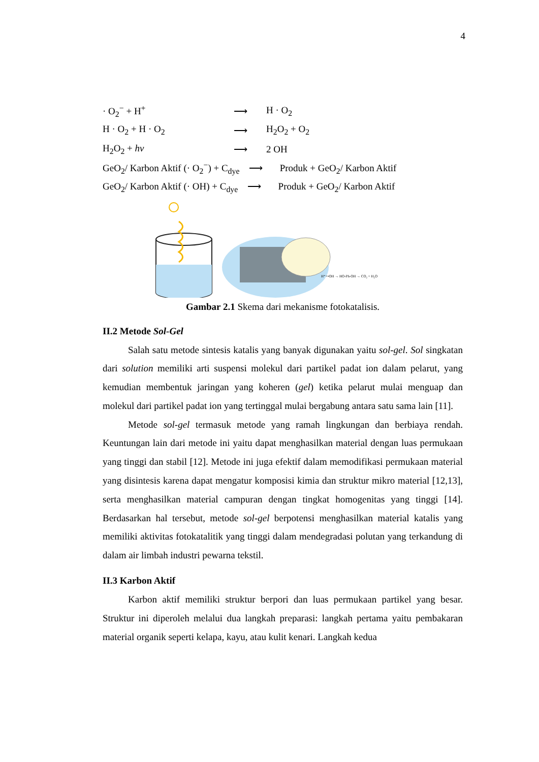4
| · O<sub>2</sub><sup>−</sup> + H<sup>+</sup> | ⟶ | H · O<sub>2</sub> |
| H · O<sub>2</sub> + H · O<sub>2</sub> | ⟶ | H<sub>2</sub>O<sub>2</sub> + O<sub>2</sub> |
| H<sub>2</sub>O<sub>2</sub> + hv | ⟶ | 2 OH |
| GeO<sub>2</sub>/ Karbon Aktif (· O<sub>2</sub><sup>−</sup>) + C<sub>dye</sub> ⟶ Produk + GeO<sub>2</sub>/ Karbon Aktif | | |
| GeO<sub>2</sub>/ Karbon Aktif (· OH) + C<sub>dye</sub> ⟶ Produk + GeO<sub>2</sub>/ Karbon Aktif | | |
H⁺+•OH → HO-Ph-OH → CO₂ + H₂O
Gambar 2.1 Skema dari mekanisme fotokatalisis.
II.2 Metode Sol-Gel
Salah satu metode sintesis katalis yang banyak digunakan yaitu sol-gel. Sol singkatan dari solution memiliki arti suspensi molekul dari partikel padat ion dalam pelarut, yang kemudian membentuk jaringan yang koheren (gel) ketika pelarut mulai menguap dan molekul dari partikel padat ion yang tertinggal mulai bergabung antara satu sama lain [11].
Metode sol-gel termasuk metode yang ramah lingkungan dan berbiaya rendah. Keuntungan lain dari metode ini yaitu dapat menghasilkan material dengan luas permukaan yang tinggi dan stabil [12]. Metode ini juga efektif dalam memodifikasi permukaan material yang disintesis karena dapat mengatur komposisi kimia dan struktur mikro material [12,13], serta menghasilkan material campuran dengan tingkat homogenitas yang tinggi [14]. Berdasarkan hal tersebut, metode sol-gel berpotensi menghasilkan material katalis yang memiliki aktivitas fotokatalitik yang tinggi dalam mendegradasi polutan yang terkandung di dalam air limbah industri pewarna tekstil.
II.3 Karbon Aktif
Karbon aktif memiliki struktur berpori dan luas permukaan partikel yang besar. Struktur ini diperoleh melalui dua langkah preparasi: langkah pertama yaitu pembakaran material organik seperti kelapa, kayu, atau kulit kenari. Langkah kedua